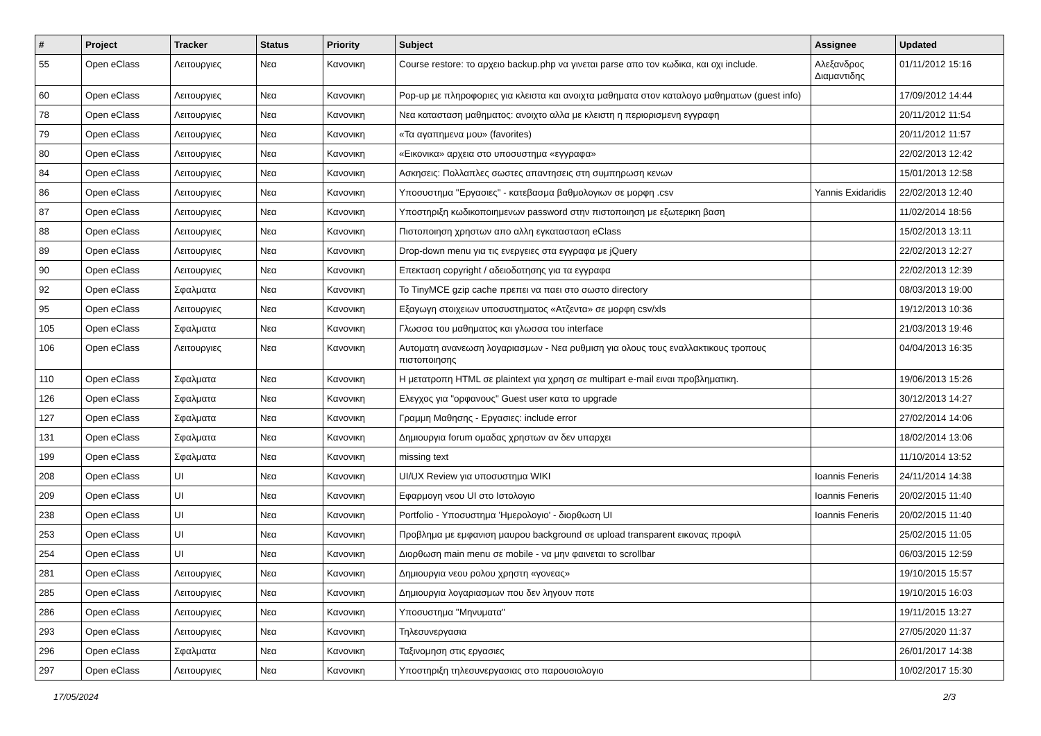| # | Project | Tracker | Status | Priority | Subject | Assignee | Updated |
| --- | --- | --- | --- | --- | --- | --- | --- |
| 55 | Open eClass | Λειτουργιες | Νεα | Κανονικη | Course restore: το αρχειο backup.php να γινεται parse απο τον κωδικα, και οχι include. | Αλεξανδρος Διαμαντιδης | 01/11/2012 15:16 |
| 60 | Open eClass | Λειτουργιες | Νεα | Κανονικη | Pop-up με πληροφοριες για κλειστα και ανοιχτα μαθηματα στον καταλογο μαθηματων (guest info) | | 17/09/2012 14:44 |
| 78 | Open eClass | Λειτουργιες | Νεα | Κανονικη | Νεα κατασταση μαθηματος: ανοιχτο αλλα με κλειστη η περιορισμενη εγγραφη | | 20/11/2012 11:54 |
| 79 | Open eClass | Λειτουργιες | Νεα | Κανονικη | «Τα αγαπημενα μου» (favorites) | | 20/11/2012 11:57 |
| 80 | Open eClass | Λειτουργιες | Νεα | Κανονικη | «Εικονικα» αρχεια στο υποσυστημα «εγγραφα» | | 22/02/2013 12:42 |
| 84 | Open eClass | Λειτουργιες | Νεα | Κανονικη | Ασκησεις: Πολλαπλες σωστες απαντησεις στη συμπηρωση κενων | | 15/01/2013 12:58 |
| 86 | Open eClass | Λειτουργιες | Νεα | Κανονικη | Υποσυστημα "Εργασιες" - κατεβασμα βαθμολογιων σε μορφη .csv | Yannis Exidaridis | 22/02/2013 12:40 |
| 87 | Open eClass | Λειτουργιες | Νεα | Κανονικη | Υποστηριξη κωδικοποιημενων password στην πιστοποιηση με εξωτερικη βαση | | 11/02/2014 18:56 |
| 88 | Open eClass | Λειτουργιες | Νεα | Κανονικη | Πιστοποιηση χρηστων απο αλλη εγκατασταση eClass | | 15/02/2013 13:11 |
| 89 | Open eClass | Λειτουργιες | Νεα | Κανονικη | Drop-down menu για τις ενεργειες στα εγγραφα με jQuery | | 22/02/2013 12:27 |
| 90 | Open eClass | Λειτουργιες | Νεα | Κανονικη | Επεκταση copyright / αδειοδοτησης για τα εγγραφα | | 22/02/2013 12:39 |
| 92 | Open eClass | Σφαλματα | Νεα | Κανονικη | Το TinyMCE gzip cache πρεπει να παει στο σωστο directory | | 08/03/2013 19:00 |
| 95 | Open eClass | Λειτουργιες | Νεα | Κανονικη | Εξαγωγη στοιχειων υποσυστηματος «Ατζεντα» σε μορφη csv/xls | | 19/12/2013 10:36 |
| 105 | Open eClass | Σφαλματα | Νεα | Κανονικη | Γλωσσα του μαθηματος και γλωσσα του interface | | 21/03/2013 19:46 |
| 106 | Open eClass | Λειτουργιες | Νεα | Κανονικη | Αυτοματη ανανεωση λογαριασμων - Νεα ρυθμιση για ολους τους εναλλακτικους τροπους πιστοποιησης | | 04/04/2013 16:35 |
| 110 | Open eClass | Σφαλματα | Νεα | Κανονικη | Η μετατροπη HTML σε plaintext για χρηση σε multipart e-mail ειναι προβληματικη. | | 19/06/2013 15:26 |
| 126 | Open eClass | Σφαλματα | Νεα | Κανονικη | Ελεγχος για "ορφανους" Guest user κατα το upgrade | | 30/12/2013 14:27 |
| 127 | Open eClass | Σφαλματα | Νεα | Κανονικη | Γραμμη Μαθησης - Εργασιες: include error | | 27/02/2014 14:06 |
| 131 | Open eClass | Σφαλματα | Νεα | Κανονικη | Δημιουργια forum ομαδας χρηστων αν δεν υπαρχει | | 18/02/2014 13:06 |
| 199 | Open eClass | Σφαλματα | Νεα | Κανονικη | missing text | | 11/10/2014 13:52 |
| 208 | Open eClass | UI | Νεα | Κανονικη | UI/UX Review για υποσυστημα WIKI | Ioannis Feneris | 24/11/2014 14:38 |
| 209 | Open eClass | UI | Νεα | Κανονικη | Εφαρμογη νεου UI στο Ιστολογιο | Ioannis Feneris | 20/02/2015 11:40 |
| 238 | Open eClass | UI | Νεα | Κανονικη | Portfolio - Υποσυστημα 'Ημερολογιο' - διορθωση UI | Ioannis Feneris | 20/02/2015 11:40 |
| 253 | Open eClass | UI | Νεα | Κανονικη | Προβλημα με εμφανιση μαυρου background σε upload transparent εικονας προφιλ | | 25/02/2015 11:05 |
| 254 | Open eClass | UI | Νεα | Κανονικη | Διορθωση main menu σε mobile - να μην φαινεται το scrollbar | | 06/03/2015 12:59 |
| 281 | Open eClass | Λειτουργιες | Νεα | Κανονικη | Δημιουργια νεου ρολου χρηστη «γονεας» | | 19/10/2015 15:57 |
| 285 | Open eClass | Λειτουργιες | Νεα | Κανονικη | Δημιουργια λογαριασμων που δεν ληγουν ποτε | | 19/10/2015 16:03 |
| 286 | Open eClass | Λειτουργιες | Νεα | Κανονικη | Υποσυστημα "Μηνυματα" | | 19/11/2015 13:27 |
| 293 | Open eClass | Λειτουργιες | Νεα | Κανονικη | Τηλεσυνεργασια | | 27/05/2020 11:37 |
| 296 | Open eClass | Σφαλματα | Νεα | Κανονικη | Ταξινομηση στις εργασιες | | 26/01/2017 14:38 |
| 297 | Open eClass | Λειτουργιες | Νεα | Κανονικη | Υποστηριξη τηλεσυνεργασιας στο παρουσιολογιο | | 10/02/2017 15:30 |
17/05/2024 2/3